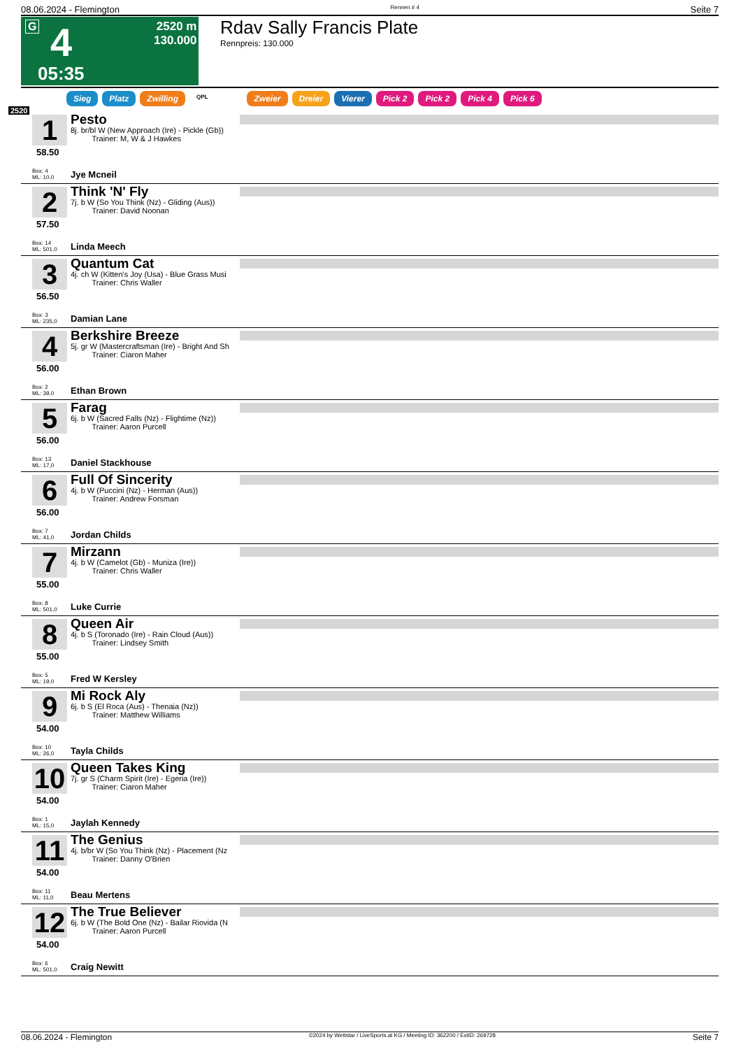08.06.2024 - Flemington Rennen # 4 Seite 7
G 4 2520 m
130.000
05:35
Rdav Sally Francis Plate
Rennpreis: 130.000
Sieg Platz Zwilling QPL Zweier Dreier Vierer Pick 2 Pick 2 Pick 4 Pick 6
2520
1
58.50
Box: 4
ML: 10,0
Pesto
8j. br/bl W (New Approach (Ire) - Pickle (Gb))
Trainer: M, W & J Hawkes
Jye Mcneil
2
57.50
Box: 14
ML: 501,0
Think 'N' Fly
7j. b W (So You Think (Nz) - Gliding (Aus))
Trainer: David Noonan
Linda Meech
3
56.50
Box: 3
ML: 235,0
Quantum Cat
4j. ch W (Kitten's Joy (Usa) - Blue Grass Musi
Trainer: Chris Waller
Damian Lane
4
56.00
Box: 2
ML: 39,0
Berkshire Breeze
5j. gr W (Mastercraftsman (Ire) - Bright And Sh
Trainer: Ciaron Maher
Ethan Brown
5
56.00
Box: 13
ML: 17,0
Farag
6j. b W (Sacred Falls (Nz) - Flightime (Nz))
Trainer: Aaron Purcell
Daniel Stackhouse
6
56.00
Box: 7
ML: 41,0
Full Of Sincerity
4j. b W (Puccini (Nz) - Herman (Aus))
Trainer: Andrew Forsman
Jordan Childs
7
55.00
Box: 8
ML: 501,0
Mirzann
4j. b W (Camelot (Gb) - Muniza (Ire))
Trainer: Chris Waller
Luke Currie
8
55.00
Box: 5
ML: 19,0
Queen Air
4j. b S (Toronado (Ire) - Rain Cloud (Aus))
Trainer: Lindsey Smith
Fred W Kersley
9
54.00
Box: 10
ML: 26,0
Mi Rock Aly
6j. b S (El Roca (Aus) - Thenaia (Nz))
Trainer: Matthew Williams
Tayla Childs
10
54.00
Box: 1
ML: 15,0
Queen Takes King
7j. gr S (Charm Spirit (Ire) - Egeria (Ire))
Trainer: Ciaron Maher
Jaylah Kennedy
11
54.00
Box: 11
ML: 11,0
The Genius
4j. b/br W (So You Think (Nz) - Placement (Nz
Trainer: Danny O'Brien
Beau Mertens
12
54.00
Box: 6
ML: 501,0
The True Believer
6j. b W (The Bold One (Nz) - Bailar Riovida (N
Trainer: Aaron Purcell
Craig Newitt
08.06.2024 - Flemington ©2024 by Wettstar / LiveSports.at KG / Meeting ID: 362200 / ExtID: 269728 Seite 7